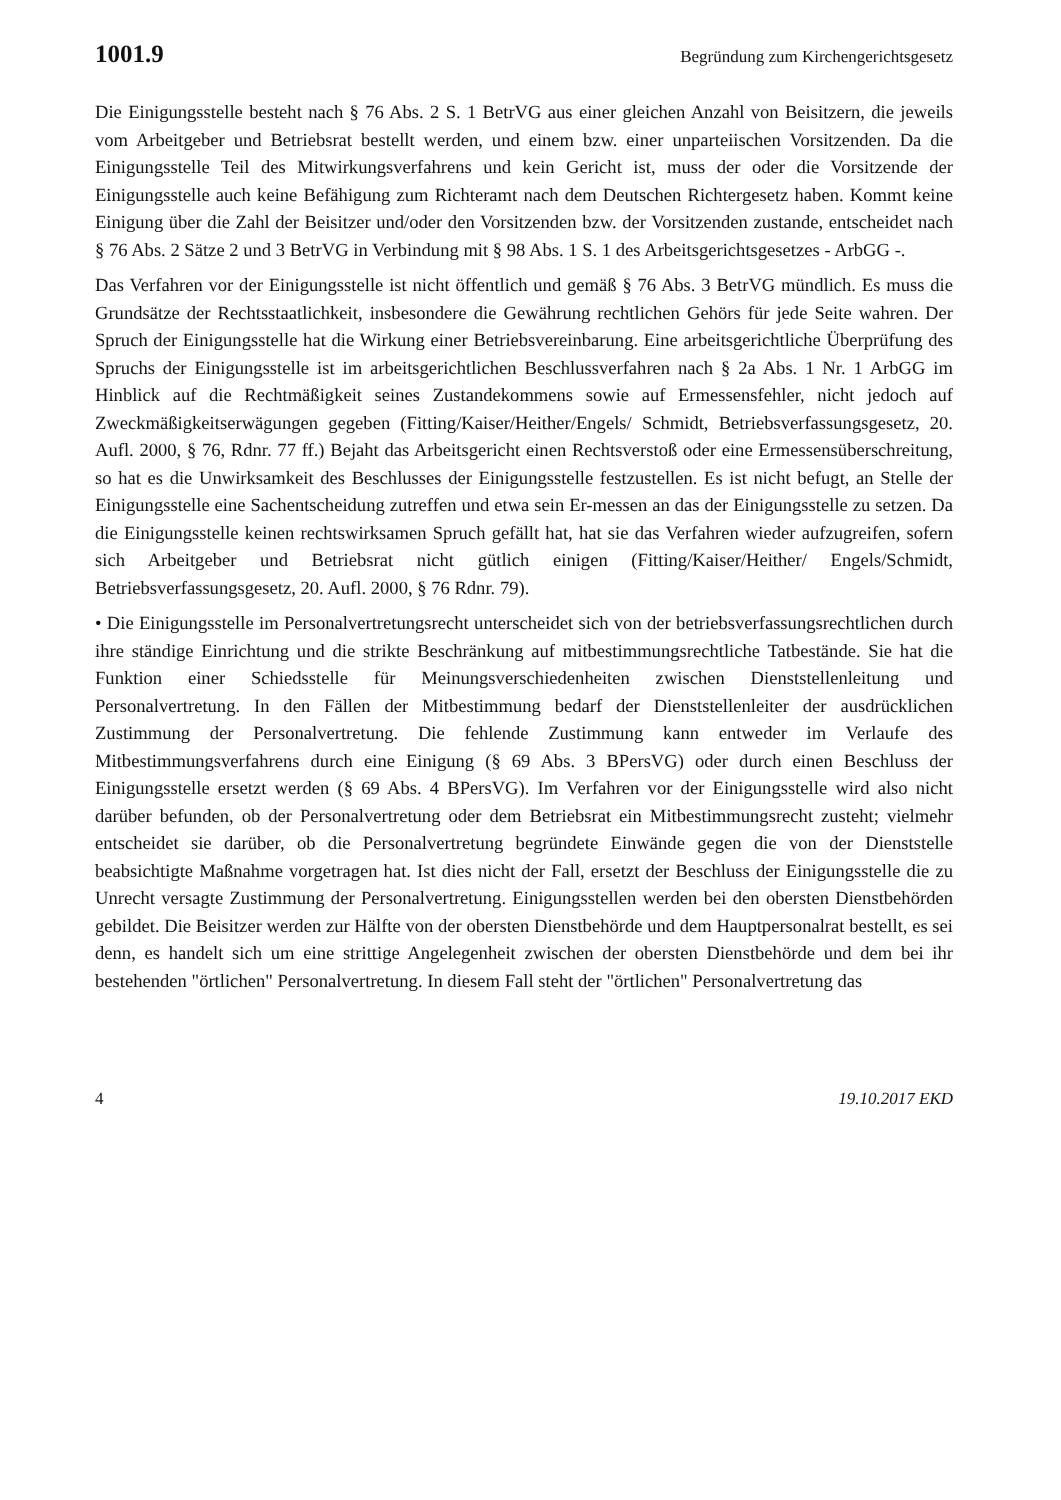1001.9 Begründung zum Kirchengerichtsgesetz
Die Einigungsstelle besteht nach § 76 Abs. 2 S. 1 BetrVG aus einer gleichen Anzahl von Beisitzern, die jeweils vom Arbeitgeber und Betriebsrat bestellt werden, und einem bzw. einer unparteiischen Vorsitzenden. Da die Einigungsstelle Teil des Mitwirkungsverfahrens und kein Gericht ist, muss der oder die Vorsitzende der Einigungsstelle auch keine Befähigung zum Richteramt nach dem Deutschen Richtergesetz haben. Kommt keine Einigung über die Zahl der Beisitzer und/oder den Vorsitzenden bzw. der Vorsitzenden zustande, entscheidet nach § 76 Abs. 2 Sätze 2 und 3 BetrVG in Verbindung mit § 98 Abs. 1 S. 1 des Arbeitsgerichtsgesetzes - ArbGG -.
Das Verfahren vor der Einigungsstelle ist nicht öffentlich und gemäß § 76 Abs. 3 BetrVG mündlich. Es muss die Grundsätze der Rechtsstaatlichkeit, insbesondere die Gewährung rechtlichen Gehörs für jede Seite wahren. Der Spruch der Einigungsstelle hat die Wirkung einer Betriebsvereinbarung. Eine arbeitsgerichtliche Überprüfung des Spruchs der Einigungsstelle ist im arbeitsgerichtlichen Beschlussverfahren nach § 2a Abs. 1 Nr. 1 ArbGG im Hinblick auf die Rechtmäßigkeit seines Zustandekommens sowie auf Ermessensfehler, nicht jedoch auf Zweckmäßigkeitserwägungen gegeben (Fitting/Kaiser/Heither/Engels/ Schmidt, Betriebsverfassungsgesetz, 20. Aufl. 2000, § 76, Rdnr. 77 ff.) Bejaht das Arbeitsgericht einen Rechtsverstoß oder eine Ermessensüberschreitung, so hat es die Unwirksamkeit des Beschlusses der Einigungsstelle festzustellen. Es ist nicht befugt, an Stelle der Einigungsstelle eine Sachentscheidung zutreffen und etwa sein Er-messen an das der Einigungsstelle zu setzen. Da die Einigungsstelle keinen rechtswirksamen Spruch gefällt hat, hat sie das Verfahren wieder aufzugreifen, sofern sich Arbeitgeber und Betriebsrat nicht gütlich einigen (Fitting/Kaiser/Heither/ Engels/Schmidt, Betriebsverfassungsgesetz, 20. Aufl. 2000, § 76 Rdnr. 79).
• Die Einigungsstelle im Personalvertretungsrecht unterscheidet sich von der betriebsverfassungsrechtlichen durch ihre ständige Einrichtung und die strikte Beschränkung auf mitbestimmungsrechtliche Tatbestände. Sie hat die Funktion einer Schiedsstelle für Meinungsverschiedenheiten zwischen Dienststellenleitung und Personalvertretung. In den Fällen der Mitbestimmung bedarf der Dienststellenleiter der ausdrücklichen Zustimmung der Personalvertretung. Die fehlende Zustimmung kann entweder im Verlaufe des Mitbestimmungsverfahrens durch eine Einigung (§ 69 Abs. 3 BPersVG) oder durch einen Beschluss der Einigungsstelle ersetzt werden (§ 69 Abs. 4 BPersVG). Im Verfahren vor der Einigungsstelle wird also nicht darüber befunden, ob der Personalvertretung oder dem Betriebsrat ein Mitbestimmungsrecht zusteht; vielmehr entscheidet sie darüber, ob die Personalvertretung begründete Einwände gegen die von der Dienststelle beabsichtigte Maßnahme vorgetragen hat. Ist dies nicht der Fall, ersetzt der Beschluss der Einigungsstelle die zu Unrecht versagte Zustimmung der Personalvertretung. Einigungsstellen werden bei den obersten Dienstbehörden gebildet. Die Beisitzer werden zur Hälfte von der obersten Dienstbehörde und dem Hauptpersonalrat bestellt, es sei denn, es handelt sich um eine strittige Angelegenheit zwischen der obersten Dienstbehörde und dem bei ihr bestehenden "örtlichen" Personalvertretung. In diesem Fall steht der "örtlichen" Personalvertretung das
4 19.10.2017 EKD